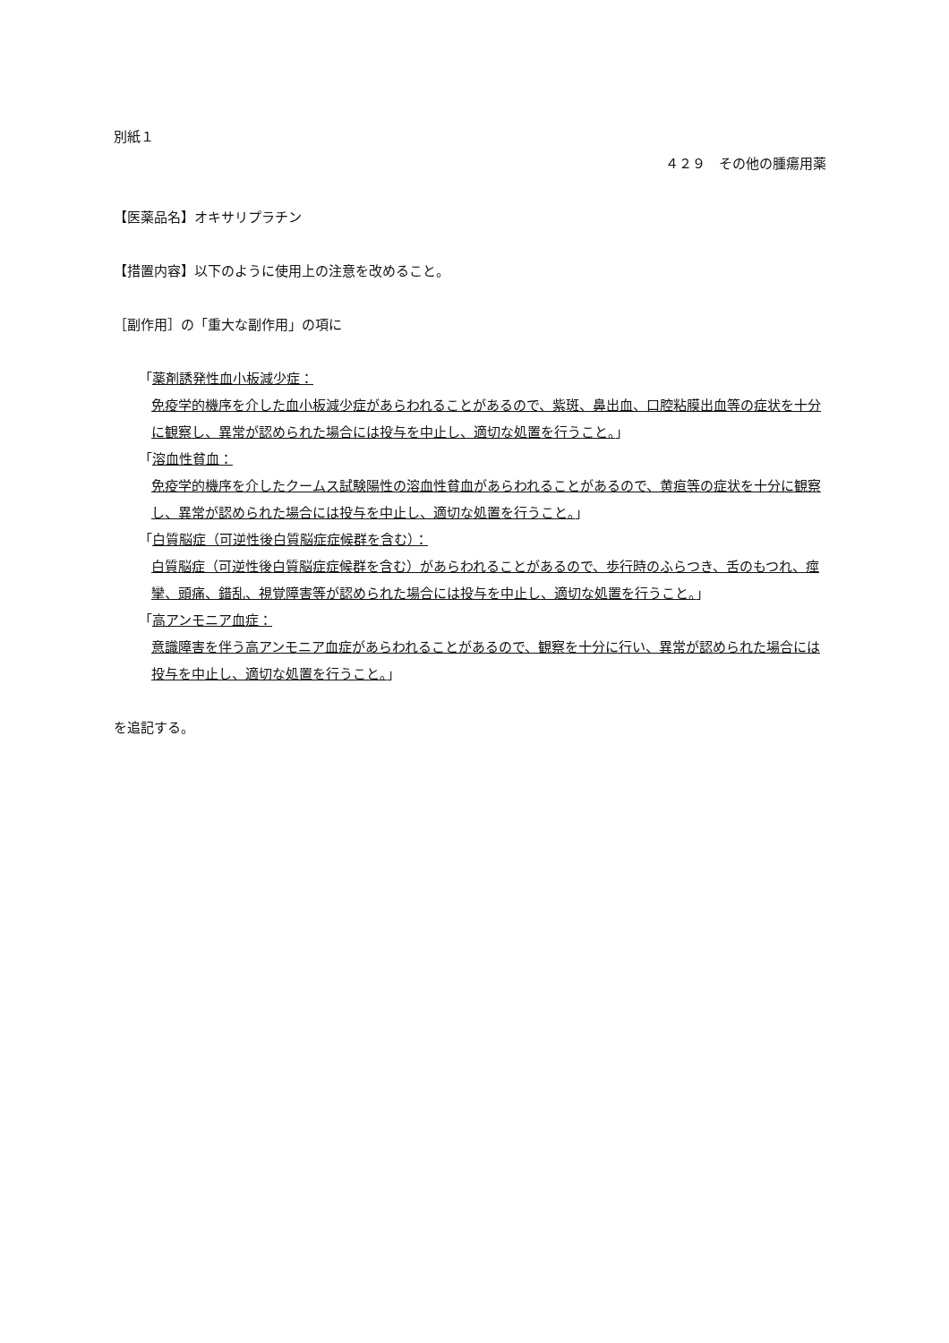別紙１
４２９　その他の腫瘍用薬
【医薬品名】オキサリプラチン
【措置内容】以下のように使用上の注意を改めること。
［副作用］の「重大な副作用」の項に
「薬剤誘発性血小板減少症：
免疫学的機序を介した血小板減少症があらわれることがあるので、紫斑、鼻出血、口腔粘膜出血等の症状を十分に観察し、異常が認められた場合には投与を中止し、適切な処置を行うこと。」
「溶血性貧血：
免疫学的機序を介したクームス試験陽性の溶血性貧血があらわれることがあるので、黄疸等の症状を十分に観察し、異常が認められた場合には投与を中止し、適切な処置を行うこと。」
「白質脳症（可逆性後白質脳症症候群を含む）：
白質脳症（可逆性後白質脳症症候群を含む）があらわれることがあるので、歩行時のふらつき、舌のもつれ、痙攣、頭痛、錯乱、視覚障害等が認められた場合には投与を中止し、適切な処置を行うこと。」
「高アンモニア血症：
意識障害を伴う高アンモニア血症があらわれることがあるので、観察を十分に行い、異常が認められた場合には投与を中止し、適切な処置を行うこと。」
を追記する。